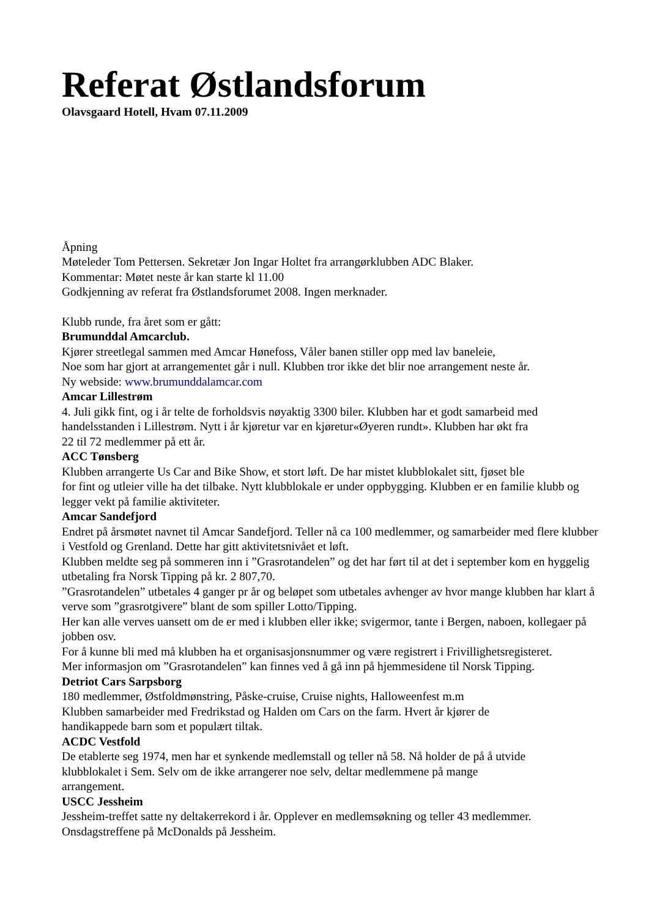Referat Østlandsforum
Olavsgaard Hotell, Hvam 07.11.2009
Åpning
Møteleder Tom Pettersen. Sekretær Jon Ingar Holtet fra arrangørklubben ADC Blaker.
Kommentar: Møtet neste år kan starte kl 11.00
Godkjenning av referat fra Østlandsforumet 2008. Ingen merknader.
Klubb runde, fra året som er gått:
Brumunddal Amcarclub.
Kjører streetlegal sammen med Amcar Hønefoss, Våler banen stiller opp med lav baneleie,
Noe som har gjort at arrangementet går i null. Klubben tror ikke det blir noe arrangement neste år.
Ny webside: www.brumunddalamcar.com
Amcar Lillestrøm
4. Juli gikk fint, og i år telte de forholdsvis nøyaktig 3300 biler. Klubben har et godt samarbeid med handelsstanden i Lillestrøm. Nytt i år kjøretur var en kjøretur«Øyeren rundt». Klubben har økt fra
22 til 72 medlemmer på ett år.
ACC Tønsberg
Klubben arrangerte Us Car and Bike Show, et stort løft. De har mistet klubblokalet sitt, fjøset ble
for fint og utleier ville ha det tilbake. Nytt klubblokale er under oppbygging. Klubben er en familie klubb og legger vekt på familie aktiviteter.
Amcar Sandefjord
Endret på årsmøtet navnet til Amcar Sandefjord. Teller nå ca 100 medlemmer, og samarbeider med flere klubber i Vestfold og Grenland. Dette har gitt aktivitetsnivået et løft.
Klubben meldte seg på sommeren inn i ”Grasrotandelen” og det har ført til at det i september kom en hyggelig utbetaling fra Norsk Tipping på kr. 2 807,70.
”Grasrotandelen” utbetales 4 ganger pr år og beløpet som utbetales avhenger av hvor mange klubben har klart å verve som ”grasrotgivere” blant de som spiller Lotto/Tipping.
Her kan alle verves uansett om de er med i klubben eller ikke; svigermor, tante i Bergen, naboen, kollegaer på jobben osv.
For å kunne bli med må klubben ha et organisasjonsnummer og være registrert i Frivillighetsregisteret.
Mer informasjon om ”Grasrotandelen” kan finnes ved å gå inn på hjemmesidene til Norsk Tipping.
Detriot Cars Sarpsborg
180 medlemmer, Østfoldmønstring, Påske-cruise, Cruise nights, Halloweenfest m.m
Klubben samarbeider med Fredrikstad og Halden om Cars on the farm. Hvert år kjører de
handikappede barn som et populært tiltak.
ACDC Vestfold
De etablerte seg 1974, men har et synkende medlemstall og teller nå 58. Nå holder de på å utvide
klubblokalet i Sem. Selv om de ikke arrangerer noe selv, deltar medlemmene på mange
arrangement.
USCC Jessheim
Jessheim-treffet satte ny deltakerrekord i år. Opplever en medlemsøkning og teller 43 medlemmer.
Onsdagstreffene på McDonalds på Jessheim.